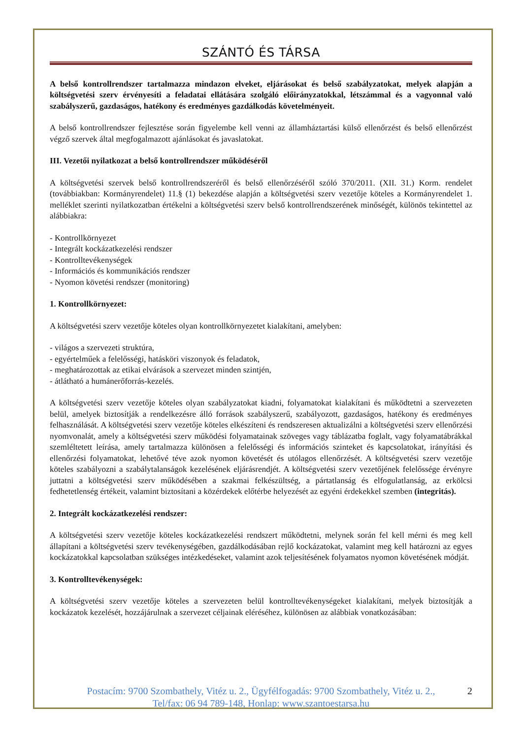SZÁNTÓ ÉS TÁRSA
A belső kontrollrendszer tartalmazza mindazon elveket, eljárásokat és belső szabályzatokat, melyek alapján a költségvetési szerv érvényesíti a feladatai ellátására szolgáló előirányzatokkal, létszámmal és a vagyonnal való szabályszerű, gazdaságos, hatékony és eredményes gazdálkodás követelményeit.
A belső kontrollrendszer fejlesztése során figyelembe kell venni az államháztartási külső ellenőrzést és belső ellenőrzést végző szervek által megfogalmazott ajánlásokat és javaslatokat.
III. Vezetői nyilatkozat a belső kontrollrendszer működéséről
A költségvetési szervek belső kontrollrendszeréről és belső ellenőrzéséről szóló 370/2011. (XII. 31.) Korm. rendelet (továbbiakban: Kormányrendelet) 11.§ (1) bekezdése alapján a költségvetési szerv vezetője köteles a Kormányrendelet 1. melléklet szerinti nyilatkozatban értékelni a költségvetési szerv belső kontrollrendszerének minőségét, különös tekintettel az alábbiakra:
- Kontrollkörnyezet
- Integrált kockázatkezelési rendszer
- Kontrolltevékenységek
- Információs és kommunikációs rendszer
- Nyomon követési rendszer (monitoring)
1. Kontrollkörnyezet:
A költségvetési szerv vezetője köteles olyan kontrollkörnyezetet kialakítani, amelyben:
- világos a szervezeti struktúra,
- egyértelműek a felelősségi, hatásköri viszonyok és feladatok,
- meghatározottak az etikai elvárások a szervezet minden szintjén,
- átlátható a humánerőforrás-kezelés.
A költségvetési szerv vezetője köteles olyan szabályzatokat kiadni, folyamatokat kialakítani és működtetni a szervezeten belül, amelyek biztosítják a rendelkezésre álló források szabályszerű, szabályozott, gazdaságos, hatékony és eredményes felhasználását. A költségvetési szerv vezetője köteles elkészíteni és rendszeresen aktualizálni a költségvetési szerv ellenőrzési nyomvonalát, amely a költségvetési szerv működési folyamatainak szöveges vagy táblázatba foglalt, vagy folyamatábrákkal szemléltetett leírása, amely tartalmazza különösen a felelősségi és információs szinteket és kapcsolatokat, irányítási és ellenőrzési folyamatokat, lehetővé téve azok nyomon követését és utólagos ellenőrzését. A költségvetési szerv vezetője köteles szabályozni a szabálytalanságok kezelésének eljárásrendjét. A költségvetési szerv vezetőjének felelőssége érvényre juttatni a költségvetési szerv működésében a szakmai felkészültség, a pártatlanság és elfogulatlanság, az erkölcsi fedhetetlenség értékeit, valamint biztosítani a közérdekek előtérbe helyezését az egyéni érdekekkel szemben (integritás).
2. Integrált kockázatkezelési rendszer:
A költségvetési szerv vezetője köteles kockázatkezelési rendszert működtetni, melynek során fel kell mérni és meg kell állapítani a költségvetési szerv tevékenységében, gazdálkodásában rejlő kockázatokat, valamint meg kell határozni az egyes kockázatokkal kapcsolatban szükséges intézkedéseket, valamint azok teljesítésének folyamatos nyomon követésének módját.
3. Kontrolltevékenységek:
A költségvetési szerv vezetője köteles a szervezeten belül kontrolltevékenységeket kialakítani, melyek biztosítják a kockázatok kezelését, hozzájárulnak a szervezet céljainak eléréséhez, különösen az alábbiak vonatkozásában:
2 Postacím: 9700 Szombathely, Vitéz u. 2., Ügyfélfogadás: 9700 Szombathely, Vitéz u. 2.,
Tel/fax: 06 94 789-148, Honlap: www.szantoestarsa.hu